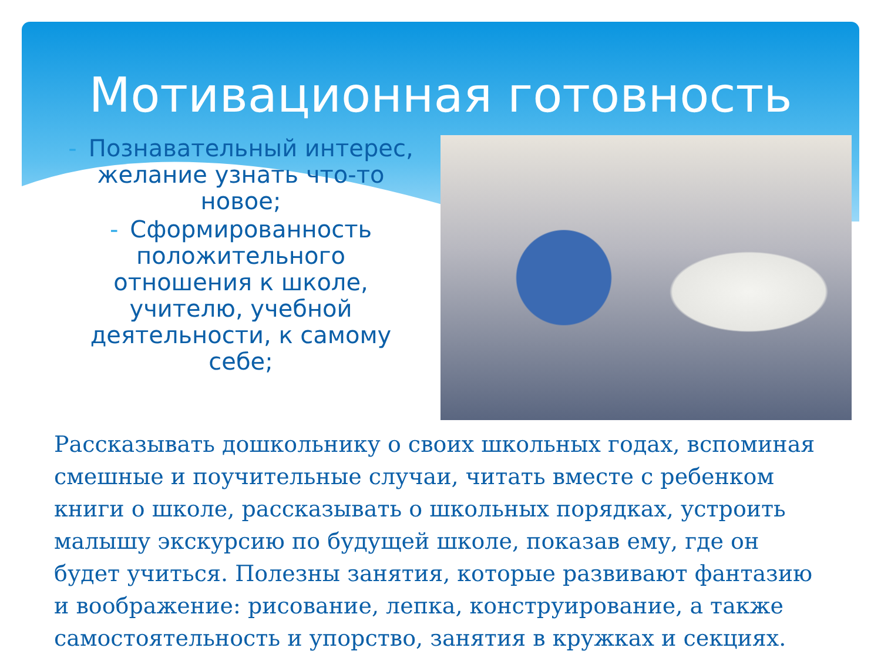Мотивационная готовность
- Познавательный интерес, желание узнать что-то новое;
- Сформированность положительного отношения к школе, учителю, учебной деятельности, к самому себе;
Рассказывать дошкольнику о своих школьных годах, вспоминая смешные и поучительные случаи, читать вместе с ребенком книги о школе, рассказывать о школьных порядках, устроить малышу экскурсию по будущей школе, показав ему, где он будет учиться. Полезны занятия, которые развивают фантазию и воображение: рисование, лепка, конструирование, а также самостоятельность и упорство, занятия в кружках и секциях.